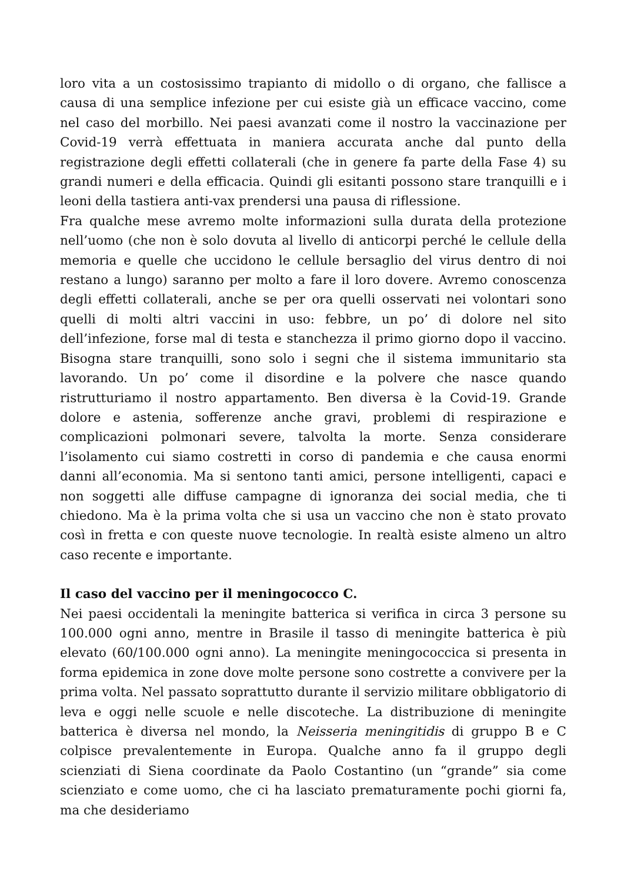loro vita a un costosissimo trapianto di midollo o di organo, che fallisce a causa di una semplice infezione per cui esiste già un efficace vaccino, come nel caso del morbillo. Nei paesi avanzati come il nostro la vaccinazione per Covid-19 verrà effettuata in maniera accurata anche dal punto della registrazione degli effetti collaterali (che in genere fa parte della Fase 4) su grandi numeri e della efficacia. Quindi gli esitanti possono stare tranquilli e i leoni della tastiera anti-vax prendersi una pausa di riflessione.
Fra qualche mese avremo molte informazioni sulla durata della protezione nell’uomo (che non è solo dovuta al livello di anticorpi perché le cellule della memoria e quelle che uccidono le cellule bersaglio del virus dentro di noi restano a lungo) saranno per molto a fare il loro dovere. Avremo conoscenza degli effetti collaterali, anche se per ora quelli osservati nei volontari sono quelli di molti altri vaccini in uso: febbre, un po’ di dolore nel sito dell’infezione, forse mal di testa e stanchezza il primo giorno dopo il vaccino. Bisogna stare tranquilli, sono solo i segni che il sistema immunitario sta lavorando. Un po’ come il disordine e la polvere che nasce quando ristrutturiamo il nostro appartamento. Ben diversa è la Covid-19. Grande dolore e astenia, sofferenze anche gravi, problemi di respirazione e complicazioni polmonari severe, talvolta la morte. Senza considerare l’isolamento cui siamo costretti in corso di pandemia e che causa enormi danni all’economia. Ma si sentono tanti amici, persone intelligenti, capaci e non soggetti alle diffuse campagne di ignoranza dei social media, che ti chiedono. Ma è la prima volta che si usa un vaccino che non è stato provato così in fretta e con queste nuove tecnologie. In realtà esiste almeno un altro caso recente e importante.
Il caso del vaccino per il meningococco C.
Nei paesi occidentali la meningite batterica si verifica in circa 3 persone su 100.000 ogni anno, mentre in Brasile il tasso di meningite batterica è più elevato (60/100.000 ogni anno). La meningite meningococcica si presenta in forma epidemica in zone dove molte persone sono costrette a convivere per la prima volta. Nel passato soprattutto durante il servizio militare obbligatorio di leva e oggi nelle scuole e nelle discoteche. La distribuzione di meningite batterica è diversa nel mondo, la Neisseria meningitidis di gruppo B e C colpisce prevalentemente in Europa. Qualche anno fa il gruppo degli scienziati di Siena coordinate da Paolo Costantino (un “grande” sia come scienziato e come uomo, che ci ha lasciato prematuramente pochi giorni fa, ma che desideriamo